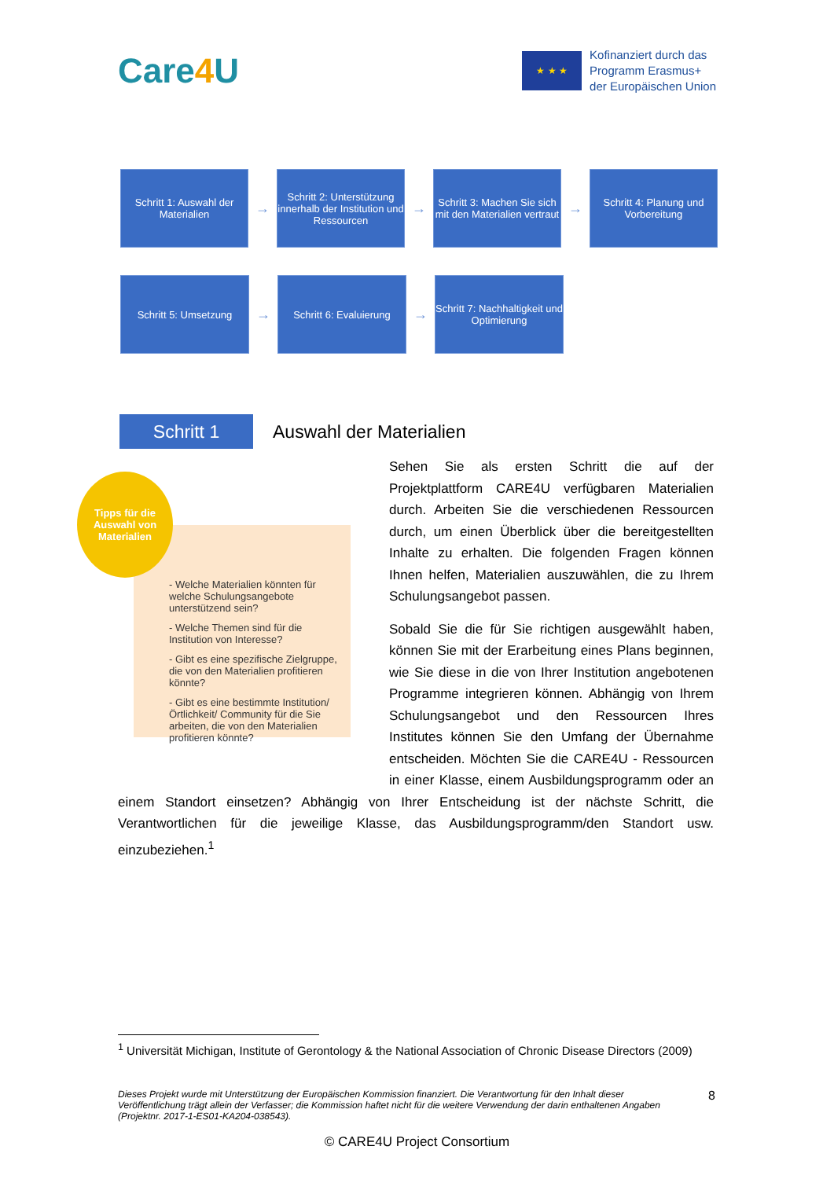Care4 U
★ ★ ★
Kofinanziert durch das
Programm Erasmus+
der Europäischen Union
Schritt 1: Auswahl der Materialien
→
Schritt 2: Unterstützung innerhalb der Institution und Ressourcen
→
Schritt 3: Machen Sie sich mit den Materialien vertraut
→
Schritt 4: Planung und Vorbereitung
Schritt 5: Umsetzung
→
Schritt 6: Evaluierung
→
Schritt 7: Nachhaltigkeit und Optimierung
Schritt 1
Auswahl der Materialien
- Welche Materialien könnten für welche Schulungsangebote unterstützend sein?
- Welche Themen sind für die Institution von Interesse?
- Gibt es eine spezifische Zielgruppe, die von den Materialien profitieren könnte?
- Gibt es eine bestimmte Institution/Örtlichkeit/ Community für die Sie arbeiten, die von den Materialien profitieren könnte?
Tipps für die Auswahl von Materialien
Sehen Sie als ersten Schritt die auf der Projektplattform CARE4U verfügbaren Materialien durch. Arbeiten Sie die verschiedenen Ressourcen durch, um einen Überblick über die bereitgestellten Inhalte zu erhalten. Die folgenden Fragen können Ihnen helfen, Materialien auszuwählen, die zu Ihrem Schulungsangebot passen.
Sobald Sie die für Sie richtigen ausgewählt haben, können Sie mit der Erarbeitung eines Plans beginnen, wie Sie diese in die von Ihrer Institution angebotenen Programme integrieren können. Abhängig von Ihrem Schulungsangebot und den Ressourcen Ihres Institutes können Sie den Umfang der Übernahme entscheiden. Möchten Sie die CARE4U - Ressourcen in einer Klasse, einem Ausbildungsprogramm oder an einem Standort einsetzen? Abhängig von Ihrer Entscheidung ist der nächste Schritt, die Verantwortlichen für die jeweilige Klasse, das Ausbildungsprogramm/den Standort usw. einzubeziehen.<sup>1</sup>
<sup>1</sup> Universität Michigan, Institute of Gerontology & the National Association of Chronic Disease Directors (2009)
Dieses Projekt wurde mit Unterstützung der Europäischen Kommission finanziert. Die Verantwortung für den Inhalt dieser Veröffentlichung trägt allein der Verfasser; die Kommission haftet nicht für die weitere Verwendung der darin enthaltenen Angaben (Projektnr. 2017-1-ES01-KA204-038543).
8
© CARE4U Project Consortium